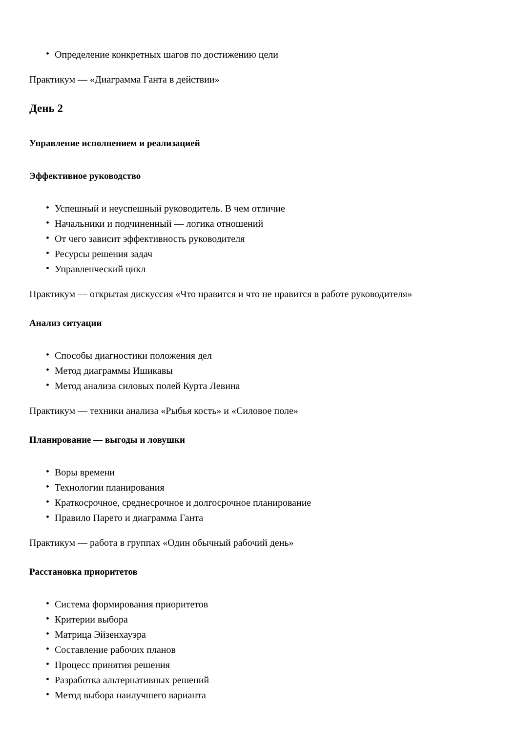• Определение конкретных шагов по достижению цели
Практикум — «Диаграмма Ганта в действии»
День 2
Управление исполнением и реализацией
Эффективное руководство
• Успешный и неуспешный руководитель. В чем отличие
• Начальники и подчиненный — логика отношений
• От чего зависит эффективность руководителя
• Ресурсы решения задач
• Управленческий цикл
Практикум — открытая дискуссия «Что нравится и что не нравится в работе руководителя»
Анализ ситуации
• Способы диагностики положения дел
• Метод диаграммы Ишикавы
• Метод анализа силовых полей Курта Левина
Практикум — техники анализа «Рыбья кость» и «Силовое поле»
Планирование — выгоды и ловушки
• Воры времени
• Технологии планирования
• Краткосрочное, среднесрочное и долгосрочное планирование
• Правило Парето и диаграмма Ганта
Практикум — работа в группах «Один обычный рабочий день»
Расстановка приоритетов
• Система формирования приоритетов
• Критерии выбора
• Матрица Эйзенхауэра
• Составление рабочих планов
• Процесс принятия решения
• Разработка альтернативных решений
• Метод выбора наилучшего варианта